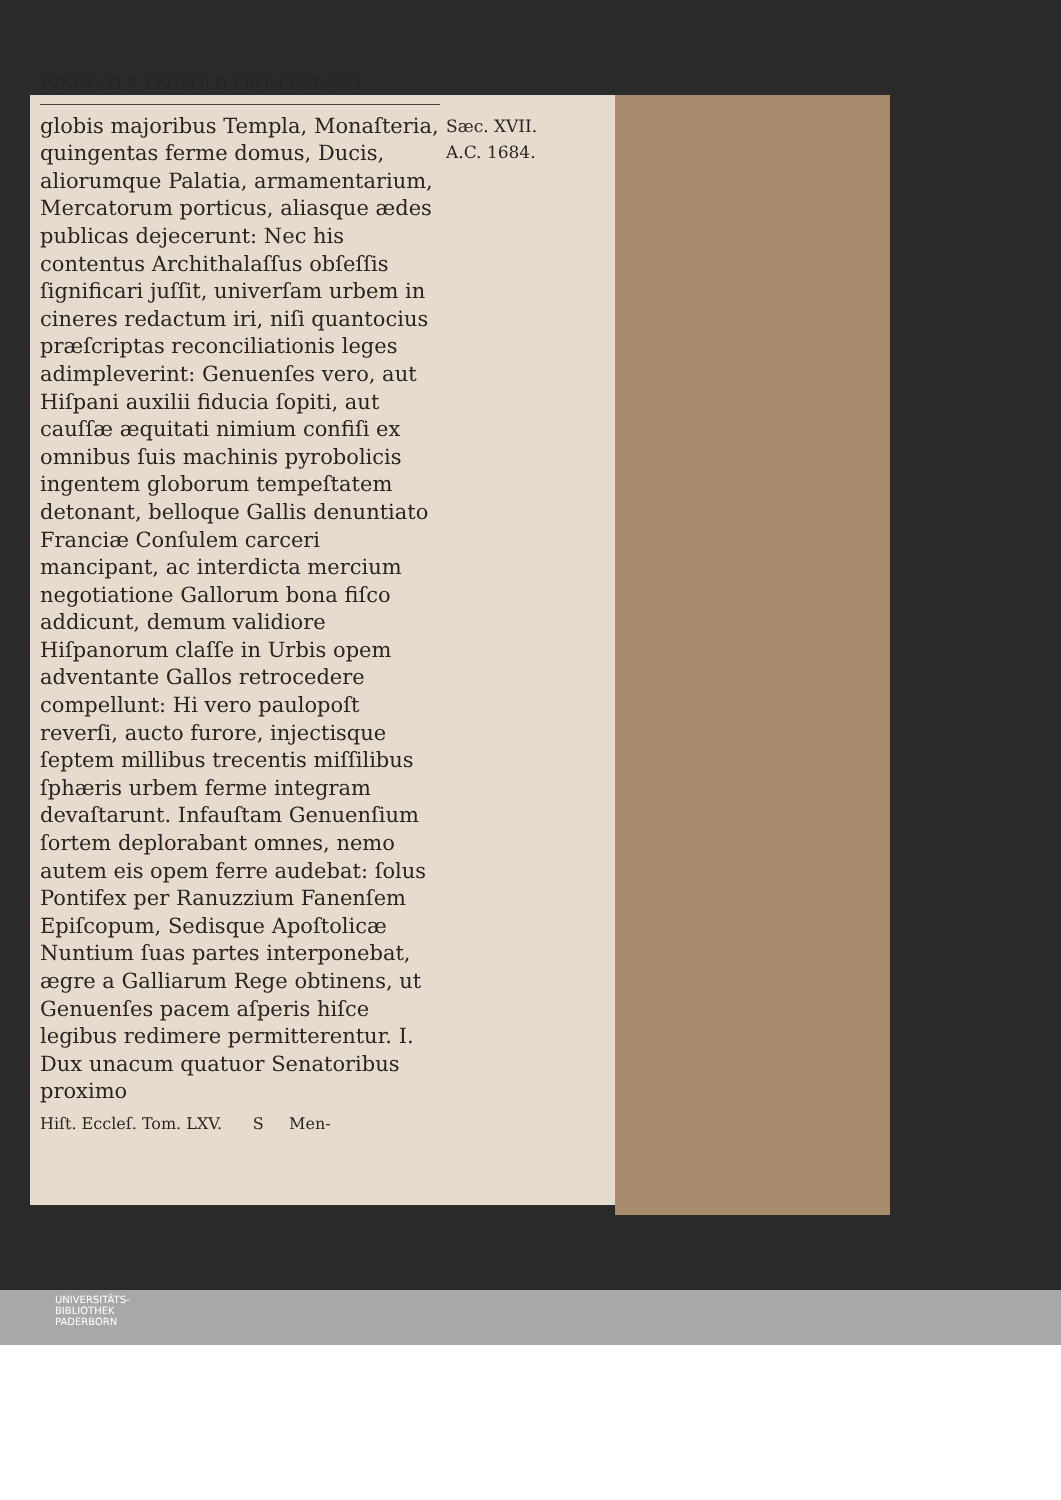INNOC.XI.P. LEOPOLD.I.ROM.IMP. 273
globis majoribus Templa, Monaſteria, quingentas ferme domus, Ducis, aliorumque Palatia, armamentarium, Mercatorum porticus, aliasque ædes publicas dejecerunt: Nec his contentus Archithalaſſus obſeſſis ſignificari juſſit, univerſam urbem in cineres redactum iri, niſi quantocius præſcriptas reconciliationis leges adimpleverint: Genuenſes vero, aut Hiſpani auxilii fiducia ſopiti, aut cauſſæ æquitati nimium confiſi ex omnibus ſuis machinis pyrobolicis ingentem globorum tempeſtatem detonant, belloque Gallis denuntiato Franciæ Conſulem carceri mancipant, ac interdicta mercium negotiatione Gallorum bona fiſco addicunt, demum validiore Hiſpanorum claſſe in Urbis opem adventante Gallos retrocedere compellunt: Hi vero paulopoſt reverſi, aucto furore, injectisque ſeptem millibus trecentis miſſilibus ſphæris urbem ferme integram devaſtarunt. Infauſtam Genuenſium ſortem deplorabant omnes, nemo autem eis opem ferre audebat: ſolus Pontifex per Ranuzzium Fanenſem Epiſcopum, Sedisque Apoſtolicæ Nuntium ſuas partes interponebat, ægre a Galliarum Rege obtinens, ut Genuenſes pacem aſperis hiſce legibus redimere permitterentur. I. Dux unacum quatuor Senatoribus proximo
Sæc. XVII.
A.C. 1684.
Hiſt. Eccleſ. Tom. LXV. S Men-
UNIVERSITÄTS-
BIBLIOTHEK
PADERBORN